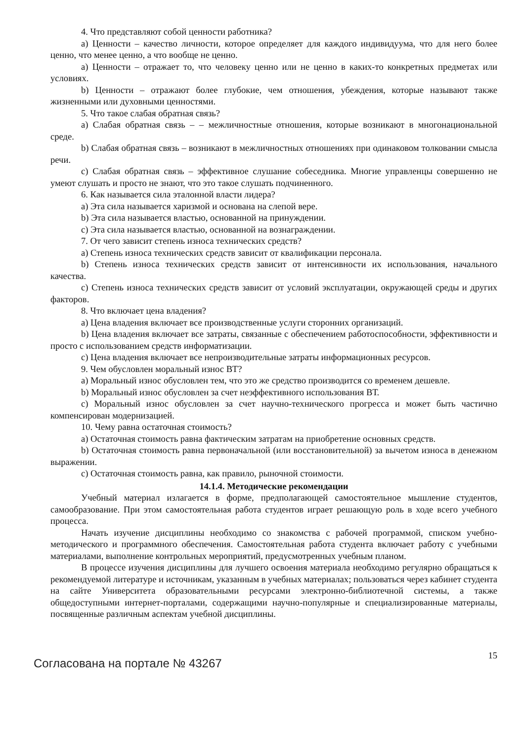4. Что представляют собой ценности работника?
а) Ценности – качество личности, которое определяет для каждого индивидуума, что для него более ценно, что менее ценно, а что вообще не ценно.
а) Ценности – отражает то, что человеку ценно или не ценно в каких-то конкретных предметах или условиях.
b) Ценности – отражают более глубокие, чем отношения, убеждения, которые называют также жизненными или духовными ценностями.
5. Что такое слабая обратная связь?
а) Слабая обратная связь – – межличностные отношения, которые возникают в многонациональной среде.
b) Слабая обратная связь – возникают в межличностных отношениях при одинаковом толковании смысла речи.
с) Слабая обратная связь – эффективное слушание собеседника. Многие управленцы совершенно не умеют слушать и просто не знают, что это такое слушать подчиненного.
6. Как называется сила эталонной власти лидера?
а) Эта сила называется харизмой и основана на слепой вере.
b) Эта сила называется властью, основанной на принуждении.
с) Эта сила называется властью, основанной на вознаграждении.
7. От чего зависит степень износа технических средств?
а) Степень износа технических средств зависит от квалификации персонала.
b) Степень износа технических средств зависит от интенсивности их использования, начального качества.
с) Степень износа технических средств зависит от условий эксплуатации, окружающей среды и других факторов.
8. Что включает цена владения?
а) Цена владения включает все производственные услуги сторонних организаций.
b) Цена владения включает все затраты, связанные с обеспечением работоспособности, эффективности и просто с использованием средств информатизации.
с) Цена владения включает все непроизводительные затраты информационных ресурсов.
9. Чем обусловлен моральный износ ВТ?
а) Моральный износ обусловлен тем, что это же средство производится со временем дешевле.
b) Моральный износ обусловлен за счет неэффективного использования ВТ.
с) Моральный износ обусловлен за счет научно-технического прогресса и может быть частично компенсирован модернизацией.
10. Чему равна остаточная стоимость?
а) Остаточная стоимость равна фактическим затратам на приобретение основных средств.
b) Остаточная стоимость равна первоначальной (или восстановительной) за вычетом износа в денежном выражении.
с) Остаточная стоимость равна, как правило, рыночной стоимости.
14.1.4. Методические рекомендации
Учебный материал излагается в форме, предполагающей самостоятельное мышление студентов, самообразование. При этом самостоятельная работа студентов играет решающую роль в ходе всего учебного процесса.
Начать изучение дисциплины необходимо со знакомства с рабочей программой, списком учебно-методического и программного обеспечения. Самостоятельная работа студента включает работу с учебными материалами, выполнение контрольных мероприятий, предусмотренных учебным планом.
В процессе изучения дисциплины для лучшего освоения материала необходимо регулярно обращаться к рекомендуемой литературе и источникам, указанным в учебных материалах; пользоваться через кабинет студента на сайте Университета образовательными ресурсами электронно-библиотечной системы, а также общедоступными интернет-порталами, содержащими научно-популярные и специализированные материалы, посвященные различным аспектам учебной дисциплины.
Согласована на портале № 43267
15